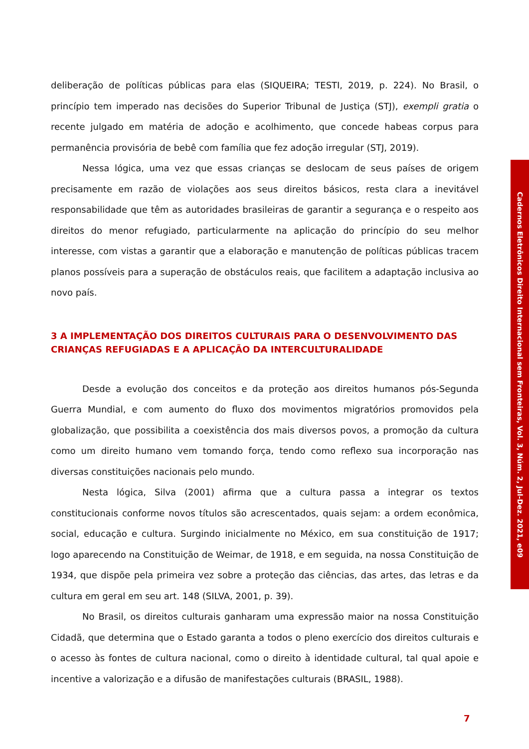deliberação de políticas públicas para elas (SIQUEIRA; TESTI, 2019, p. 224). No Brasil, o princípio tem imperado nas decisões do Superior Tribunal de Justiça (STJ), exempli gratia o recente julgado em matéria de adoção e acolhimento, que concede habeas corpus para permanência provisória de bebê com família que fez adoção irregular (STJ, 2019).
Nessa lógica, uma vez que essas crianças se deslocam de seus países de origem precisamente em razão de violações aos seus direitos básicos, resta clara a inevitável responsabilidade que têm as autoridades brasileiras de garantir a segurança e o respeito aos direitos do menor refugiado, particularmente na aplicação do princípio do seu melhor interesse, com vistas a garantir que a elaboração e manutenção de políticas públicas tracem planos possíveis para a superação de obstáculos reais, que facilitem a adaptação inclusiva ao novo país.
3 A IMPLEMENTAÇÃO DOS DIREITOS CULTURAIS PARA O DESENVOLVIMENTO DAS CRIANÇAS REFUGIADAS E A APLICAÇÃO DA INTERCULTURALIDADE
Desde a evolução dos conceitos e da proteção aos direitos humanos pós-Segunda Guerra Mundial, e com aumento do fluxo dos movimentos migratórios promovidos pela globalização, que possibilita a coexistência dos mais diversos povos, a promoção da cultura como um direito humano vem tomando força, tendo como reflexo sua incorporação nas diversas constituições nacionais pelo mundo.
Nesta lógica, Silva (2001) afirma que a cultura passa a integrar os textos constitucionais conforme novos títulos são acrescentados, quais sejam: a ordem econômica, social, educação e cultura. Surgindo inicialmente no México, em sua constituição de 1917; logo aparecendo na Constituição de Weimar, de 1918, e em seguida, na nossa Constituição de 1934, que dispõe pela primeira vez sobre a proteção das ciências, das artes, das letras e da cultura em geral em seu art. 148 (SILVA, 2001, p. 39).
No Brasil, os direitos culturais ganharam uma expressão maior na nossa Constituição Cidadã, que determina que o Estado garanta a todos o pleno exercício dos direitos culturais e o acesso às fontes de cultura nacional, como o direito à identidade cultural, tal qual apoie e incentive a valorização e a difusão de manifestações culturais (BRASIL, 1988).
Cadernos Eletrônicos Direito Internacional sem Fronteiras, Vol. 3, Núm. 2, Jul-Dez. 2021, e09
7